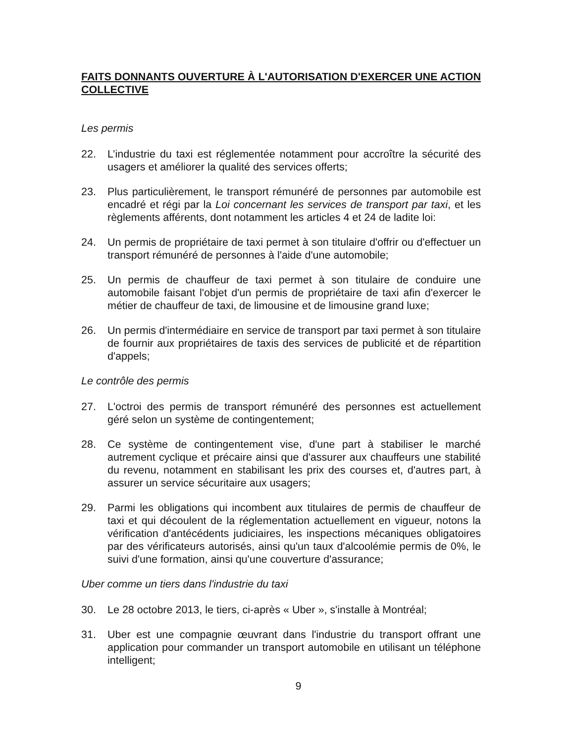FAITS DONNANTS OUVERTURE À L'AUTORISATION D'EXERCER UNE ACTION COLLECTIVE
Les permis
22. L’industrie du taxi est réglementée notamment pour accroître la sécurité des usagers et améliorer la qualité des services offerts;
23. Plus particulièrement, le transport rémunéré de personnes par automobile est encadré et régi par la Loi concernant les services de transport par taxi, et les règlements afférents, dont notamment les articles 4 et 24 de ladite loi:
24. Un permis de propriétaire de taxi permet à son titulaire d'offrir ou d'effectuer un transport rémunéré de personnes à l'aide d'une automobile;
25. Un permis de chauffeur de taxi permet à son titulaire de conduire une automobile faisant l'objet d'un permis de propriétaire de taxi afin d'exercer le métier de chauffeur de taxi, de limousine et de limousine grand luxe;
26. Un permis d'intermédiaire en service de transport par taxi permet à son titulaire de fournir aux propriétaires de taxis des services de publicité et de répartition d'appels;
Le contrôle des permis
27. L'octroi des permis de transport rémunéré des personnes est actuellement géré selon un système de contingentement;
28. Ce système de contingentement vise, d'une part à stabiliser le marché autrement cyclique et précaire ainsi que d'assurer aux chauffeurs une stabilité du revenu, notamment en stabilisant les prix des courses et, d'autres part, à assurer un service sécuritaire aux usagers;
29. Parmi les obligations qui incombent aux titulaires de permis de chauffeur de taxi et qui découlent de la réglementation actuellement en vigueur, notons la vérification d'antécédents judiciaires, les inspections mécaniques obligatoires par des vérificateurs autorisés, ainsi qu'un taux d'alcoolémie permis de 0%, le suivi d'une formation, ainsi qu'une couverture d'assurance;
Uber comme un tiers dans l'industrie du taxi
30. Le 28 octobre 2013, le tiers, ci-après « Uber », s'installe à Montréal;
31. Uber est une compagnie œuvrant dans l'industrie du transport offrant une application pour commander un transport automobile en utilisant un téléphone intelligent;
9